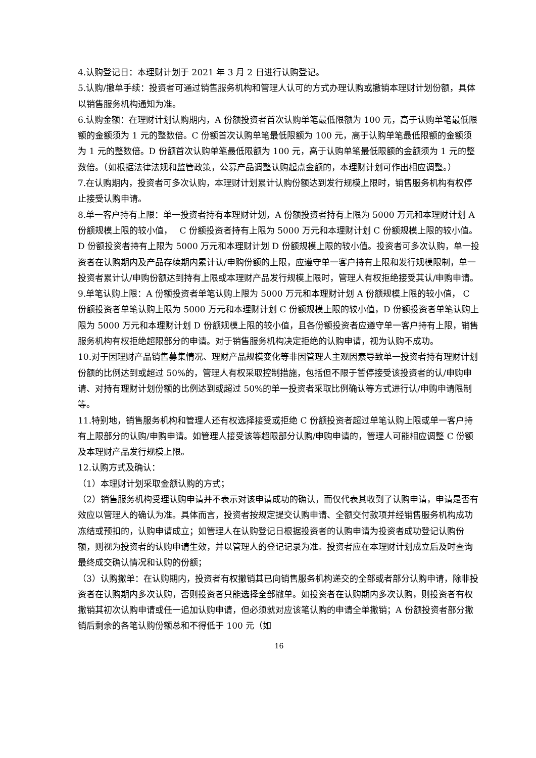4.认购登记日：本理财计划于 2021 年 3 月 2 日进行认购登记。
5.认购/撤单手续：投资者可通过销售服务机构和管理人认可的方式办理认购或撤销本理财计划份额，具体以销售服务机构通知为准。
6.认购金额：在理财计划认购期内，A 份额投资者首次认购单笔最低限额为 100 元，高于认购单笔最低限额的金额须为 1 元的整数倍。C 份额首次认购单笔最低限额为 100 元，高于认购单笔最低限额的金额须为 1 元的整数倍。D 份额首次认购单笔最低限额为 100 元，高于认购单笔最低限额的金额须为 1 元的整数倍。（如根据法律法规和监管政策，公募产品调整认购起点金额的，本理财计划可作出相应调整。）
7.在认购期内，投资者可多次认购，本理财计划累计认购份额达到发行规模上限时，销售服务机构有权停止接受认购申请。
8.单一客户持有上限：单一投资者持有本理财计划，A 份额投资者持有上限为 5000 万元和本理财计划 A 份额规模上限的较小值，　 C 份额投资者持有上限为 5000 万元和本理财计划 C 份额规模上限的较小值。D 份额投资者持有上限为 5000 万元和本理财计划 D 份额规模上限的较小值。投资者可多次认购，单一投资者在认购期内及产品存续期内累计认/申购份额的上限，应遵守单一客户持有上限和发行规模限制，单一投资者累计认/申购份额达到持有上限或本理财产品发行规模上限时，管理人有权拒绝接受其认/申购申请。
9.单笔认购上限：A 份额投资者单笔认购上限为 5000 万元和本理财计划 A 份额规模上限的较小值， C 份额投资者单笔认购上限为 5000 万元和本理财计划 C 份额规模上限的较小值，D 份额投资者单笔认购上限为 5000 万元和本理财计划 D 份额规模上限的较小值，且各份额投资者应遵守单一客户持有上限，销售服务机构有权拒绝超限部分的申请。对于销售服务机构决定拒绝的认购申请，视为认购不成功。
10.对于因理财产品销售募集情况、理财产品规模变化等非因管理人主观因素导致单一投资者持有理财计划份额的比例达到或超过 50%的，管理人有权采取控制措施，包括但不限于暂停接受该投资者的认/申购申请、对持有理财计划份额的比例达到或超过 50%的单一投资者采取比例确认等方式进行认/申购申请限制等。
11.特别地，销售服务机构和管理人还有权选择接受或拒绝 C 份额投资者超过单笔认购上限或单一客户持有上限部分的认购/申购申请。如管理人接受该等超限部分认购/申购申请的，管理人可能相应调整 C 份额及本理财产品发行规模上限。
12.认购方式及确认：
（1）本理财计划采取金额认购的方式；
（2）销售服务机构受理认购申请并不表示对该申请成功的确认，而仅代表其收到了认购申请，申请是否有效应以管理人的确认为准。具体而言，投资者按规定提交认购申请、全额交付款项并经销售服务机构成功冻结或预扣的，认购申请成立；如管理人在认购登记日根据投资者的认购申请为投资者成功登记认购份额，则视为投资者的认购申请生效，并以管理人的登记记录为准。投资者应在本理财计划成立后及时查询最终成交确认情况和认购的份额；
（3）认购撤单：在认购期内，投资者有权撤销其已向销售服务机构递交的全部或者部分认购申请，除非投资者在认购期内多次认购，否则投资者只能选择全部撤单。如投资者在认购期内多次认购，则投资者有权撤销其初次认购申请或任一追加认购申请，但必须就对应该笔认购的申请全单撤销；A 份额投资者部分撤销后剩余的各笔认购份额总和不得低于 100 元（如
16